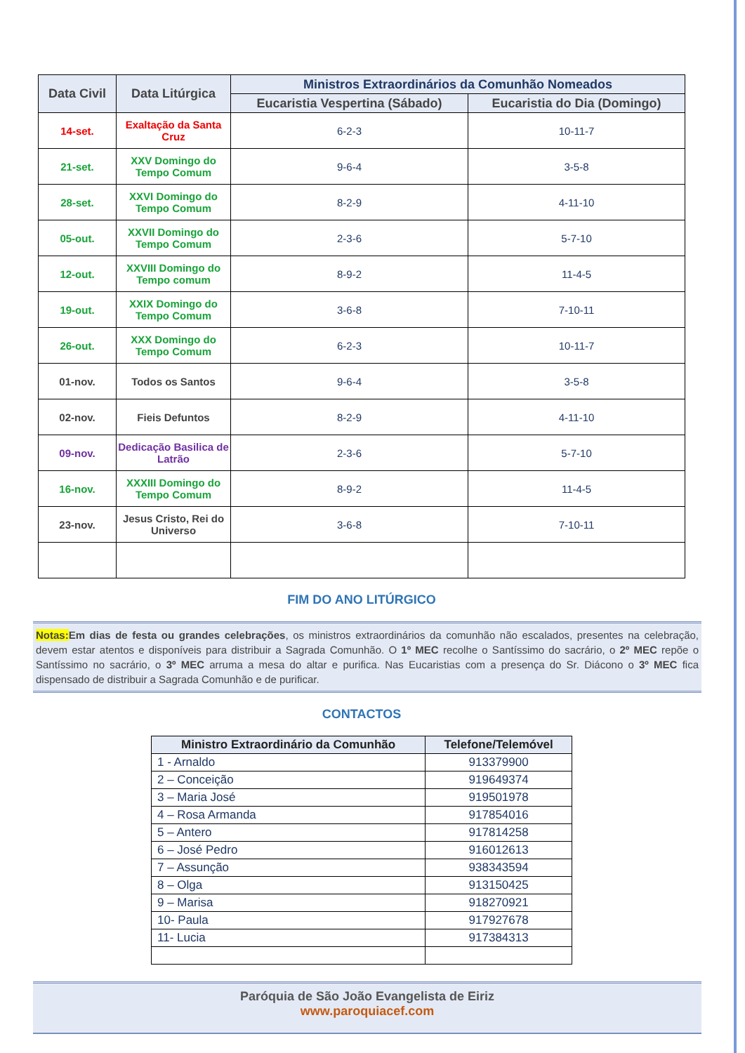| Data Civil | Data Litúrgica | Ministros Extraordinários da Comunhão Nomeados | |
| --- | --- | --- | --- |
| | | Eucaristia Vespertina (Sábado) | Eucaristia do Dia (Domingo) |
| 14-set. | Exaltação da Santa Cruz | 6-2-3 | 10-11-7 |
| 21-set. | XXV Domingo do Tempo Comum | 9-6-4 | 3-5-8 |
| 28-set. | XXVI Domingo do Tempo Comum | 8-2-9 | 4-11-10 |
| 05-out. | XXVII Domingo do Tempo Comum | 2-3-6 | 5-7-10 |
| 12-out. | XXVIII Domingo do Tempo comum | 8-9-2 | 11-4-5 |
| 19-out. | XXIX Domingo do Tempo Comum | 3-6-8 | 7-10-11 |
| 26-out. | XXX Domingo do Tempo Comum | 6-2-3 | 10-11-7 |
| 01-nov. | Todos os Santos | 9-6-4 | 3-5-8 |
| 02-nov. | Fieis Defuntos | 8-2-9 | 4-11-10 |
| 09-nov. | Dedicação Basilica de Latrão | 2-3-6 | 5-7-10 |
| 16-nov. | XXXIII Domingo do Tempo Comum | 8-9-2 | 11-4-5 |
| 23-nov. | Jesus Cristo, Rei do Universo | 3-6-8 | 7-10-11 |
FIM DO ANO LITÚRGICO
Notas: Em dias de festa ou grandes celebrações, os ministros extraordinários da comunhão não escalados, presentes na celebração, devem estar atentos e disponíveis para distribuir a Sagrada Comunhão. O 1º MEC recolhe o Santíssimo do sacrário, o 2º MEC repõe o Santíssimo no sacrário, o 3º MEC arruma a mesa do altar e purifica. Nas Eucaristias com a presença do Sr. Diácono o 3º MEC fica dispensado de distribuir a Sagrada Comunhão e de purificar.
CONTACTOS
| Ministro Extraordinário da Comunhão | Telefone/Telemóvel |
| --- | --- |
| 1 - Arnaldo | 913379900 |
| 2 – Conceição | 919649374 |
| 3 – Maria José | 919501978 |
| 4 – Rosa Armanda | 917854016 |
| 5 – Antero | 917814258 |
| 6 – José Pedro | 916012613 |
| 7 – Assunção | 938343594 |
| 8 – Olga | 913150425 |
| 9 – Marisa | 918270921 |
| 10- Paula | 917927678 |
| 11- Lucia | 917384313 |
Paróquia de São João Evangelista de Eiriz
www.paroquiacef.com